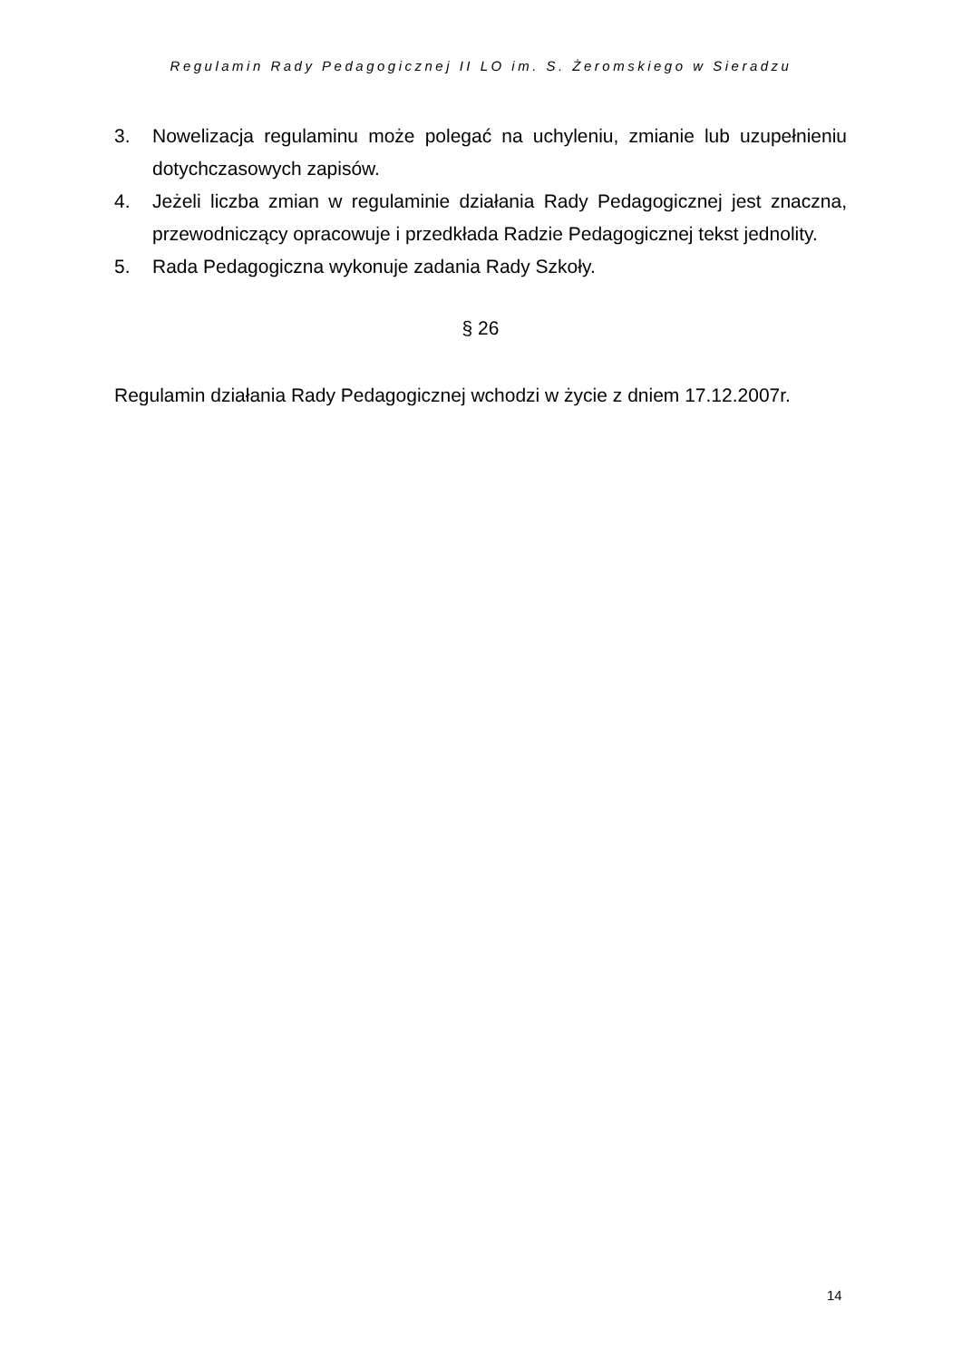Regulamin Rady Pedagogicznej II LO im. S. Żeromskiego w Sieradzu
3. Nowelizacja regulaminu może polegać na uchyleniu, zmianie lub uzupełnieniu dotychczasowych zapisów.
4. Jeżeli liczba zmian w regulaminie działania Rady Pedagogicznej jest znaczna, przewodniczący opracowuje i przedkłada Radzie Pedagogicznej tekst jednolity.
5. Rada Pedagogiczna wykonuje zadania Rady Szkoły.
§ 26
Regulamin działania Rady Pedagogicznej wchodzi w życie z dniem 17.12.2007r.
14